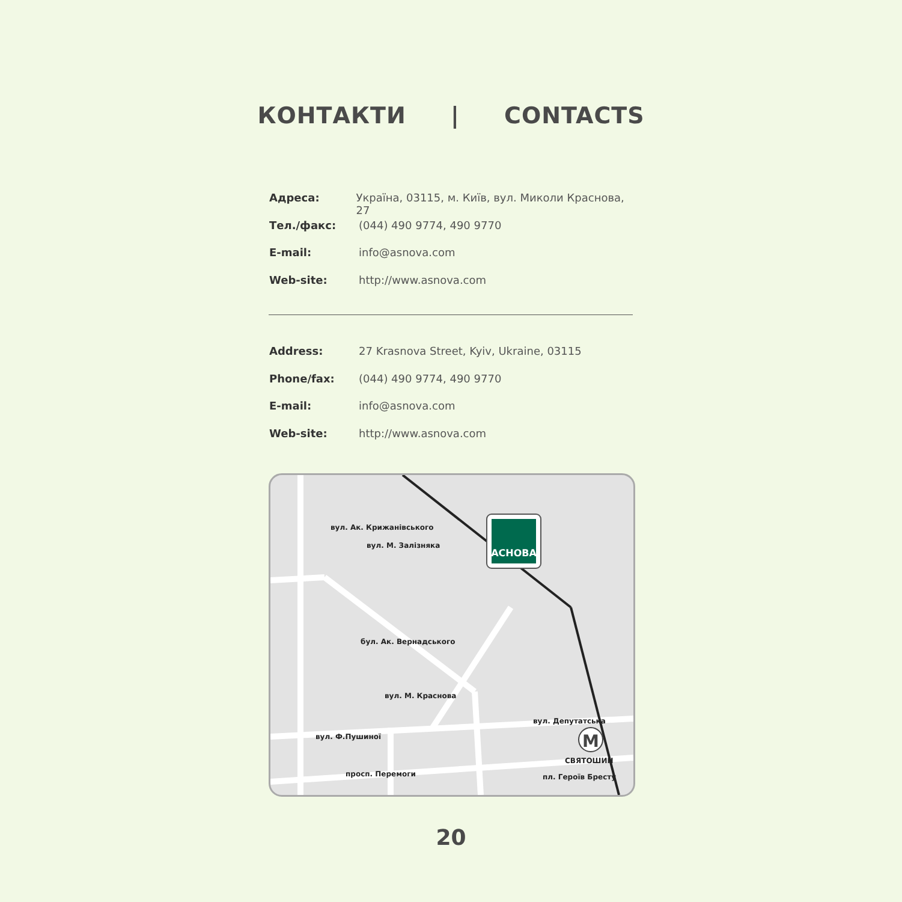КОНТАКТИ | CONTACTS
Адреса: Україна, 03115, м. Київ, вул. Миколи Краснова, 27
Тел./факс: (044) 490 9774, 490 9770
E-mail: info@asnova.com
Web-site: http://www.asnova.com
Address: 27 Krasnova Street, Kyiv, Ukraine, 03115
Phone/fax: (044) 490 9774, 490 9770
E-mail: info@asnova.com
Web-site: http://www.asnova.com
АСНОВА
M
вул. Ф.Пушиної
просп. Перемоги
вул. Депутатська
СВЯТОШИН
пл. Героїв Бресту
вул. Ак. Крижанівського
вул. М. Залізняка
бул. Ак. Вернадського
вул. М. Краснова
20